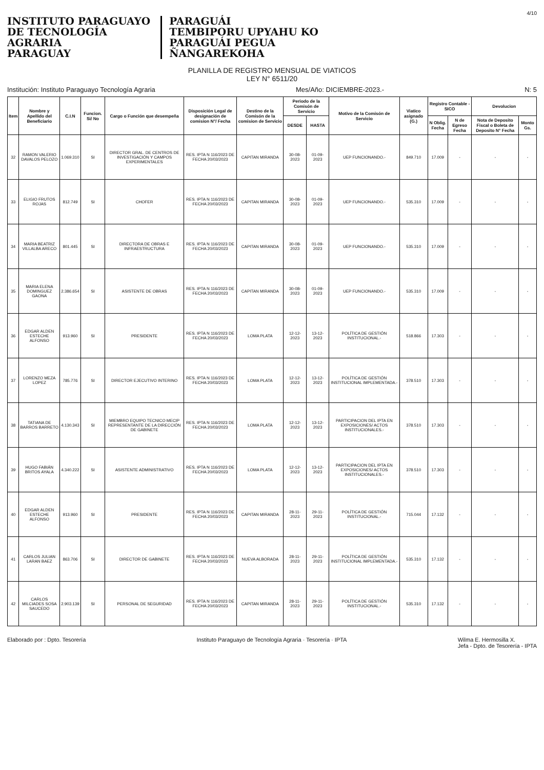4/10
INSTITUTO PARAGUAYO
DE TECNOLOGÍA
AGRARIA
PARAGUAY
PARAGUÁI
TEMBIPORU UPYAHU KO
PARAGUÁI PEGUA
ÑANGAREKOHA
PLANILLA DE REGISTRO MENSUAL DE VIATICOS
LEY N° 6511/20
Institución: Instituto Paraguayo Tecnología Agraria Mes/Año: DICIEMBRE-2023.- N: 5
| Item | Nombre y Apellido del Beneficiario | C.I.N | Funcion. Si/ No | Cargo o Función que desempeña | Disposición Legal de designación de comision N°/ Fecha | Destino de la Comisón de la comision de Servicio | Periodo de la Comisón de Servicio | | Motivo de la Comisón de Servicio | Viatico asignado (G.) | Registro Contable - SICO | | Devolucion | |
| --- | --- | --- | --- | --- | --- | --- | --- | --- | --- | --- | --- | --- | --- | --- |
| | | | | | | | DESDE | HASTA | | | N Oblig. Fecha | N de Egreso Fecha | Nota de Deposito Fiscal o Boleta de Deposito N° Fecha | Monto Gs. |
| 32 | RAMON VALERIO DAVALOS PELOZO | 1.069.310 | SI | DIRECTOR GRAL. DE CENTROS DE INVESTIGACIÓN Y CAMPOS EXPERIMENTALES | RES. IPTA N 116/2023 DE FECHA 20/03/2023 | CAPITAN MIRANDA | 30-08-2023 | 01-09-2023 | UEP FUNCIONANDO.- | 849.710 | 17.009 | - | - | - |
| 33 | ELIGIO FRUTOS ROJAS | 812.749 | SI | CHOFER | RES. IPTA N 116/2023 DE FECHA 20/03/2023 | CAPITAN MIRANDA | 30-08-2023 | 01-09-2023 | UEP FUNCIONANDO.- | 535.310 | 17.009 | - | - | - |
| 34 | MARIA BEATRIZ VILLALBA ARECO | 801.445 | SI | DIRECTORA DE OBRAS E INFRAESTRUCTURA | RES. IPTA N 116/2023 DE FECHA 20/03/2023 | CAPITAN MIRANDA | 30-08-2023 | 01-09-2023 | UEP FUNCIONANDO.- | 535.310 | 17.009 | - | - | - |
| 35 | MARIA ELENA DOMINGUEZ GAONA | 2.386.654 | SI | ASISTENTE DE OBRAS | RES. IPTA N 116/2023 DE FECHA 20/03/2023 | CAPITAN MIRANDA | 30-08-2023 | 01-09-2023 | UEP FUNCIONANDO.- | 535.310 | 17.009 | - | - | - |
| 36 | EDGAR ALDEN ESTECHE ALFONSO | 913.960 | SI | PRESIDENTE | RES. IPTA N 116/2023 DE FECHA 20/03/2023 | LOMA PLATA | 12-12-2023 | 13-12-2023 | POLÍTICA DE GESTIÓN INSTITUCIONAL.- | 518.866 | 17.303 | - | - | - |
| 37 | LORENZO MEZA LOPEZ | 785.776 | SI | DIRECTOR EJECUTIVO INTERINO | RES. IPTA N 116/2023 DE FECHA 20/03/2023 | LOMA PLATA | 12-12-2023 | 13-12-2023 | POLÍTICA DE GESTIÓN INSTITUCIONAL IMPLEMENTADA.- | 378.510 | 17.303 | - | - | - |
| 38 | TATIANA DE BARROS BARRETO | 4.130.343 | SI | MIEMBRO EQUIPO TECNICO MECIP REPRESENTANTE DE LA DIRECCIÓN DE GABINETE | RES. IPTA N 116/2023 DE FECHA 20/03/2023 | LOMA PLATA | 12-12-2023 | 13-12-2023 | PARTICIPACION DEL IPTA EN EXPOSICIONES/ ACTOS INSTITUCIONALES.- | 378.510 | 17.303 | - | - | - |
| 39 | HUGO FABIÁN BRITOS AYALA | 4.340.222 | SI | ASISTENTE ADMINISTRATIVO | RES. IPTA N 116/2023 DE FECHA 20/03/2023 | LOMA PLATA | 12-12-2023 | 13-12-2023 | PARTICIPACION DEL IPTA EN EXPOSICIONES/ ACTOS INSTITUCIONALES.- | 378.510 | 17.303 | - | - | - |
| 40 | EDGAR ALDEN ESTECHE ALFONSO | 913.960 | SI | PRESIDENTE | RES. IPTA N 116/2023 DE FECHA 20/03/2023 | CAPITAN MIRANDA | 28-11-2023 | 29-11-2023 | POLÍTICA DE GESTIÓN INSTITUCIONAL.- | 715.044 | 17.132 | - | - | - |
| 41 | CARLOS JULIAN LARAN BAEZ | 863.706 | SI | DIRECTOR DE GABINETE | RES. IPTA N 116/2023 DE FECHA 20/03/2023 | NUEVA ALBORADA | 28-11-2023 | 29-11-2023 | POLÍTICA DE GESTIÓN INSTITUCIONAL IMPLEMENTADA.- | 535.310 | 17.132 | - | - | - |
| 42 | CARLOS MILCIADES SOSA SAUCEDO | 2.903.139 | SI | PERSONAL DE SEGURIDAD | RES. IPTA N 116/2023 DE FECHA 20/03/2023 | CAPITAN MIRANDA | 28-11-2023 | 29-11-2023 | POLÍTICA DE GESTIÓN INSTITUCIONAL.- | 535.310 | 17.132 | - | - | - |
Elaborado por : Dpto. Tesorería Instituto Paraguayo de Tecnología Agraria · Tesorería · IPTA Wilma E. Hermosilla X.
Jefa - Dpto. de Tesorería - IPTA